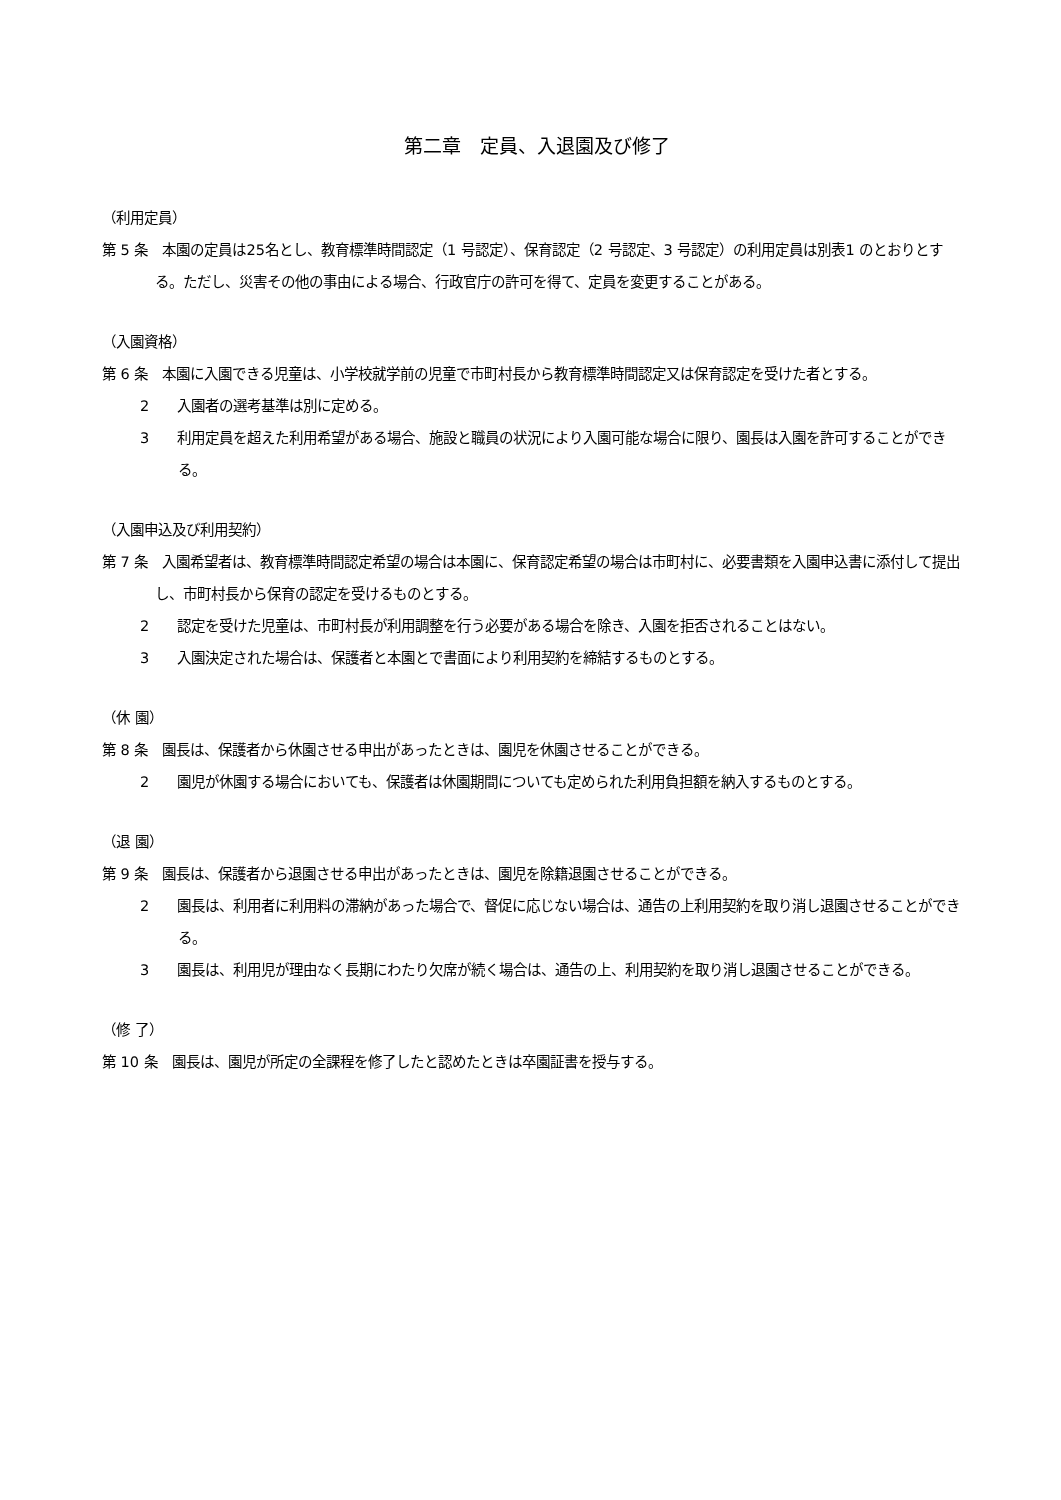第二章　定員、入退園及び修了
（利用定員）
第 5 条　本園の定員は25名とし、教育標準時間認定（1 号認定）、保育認定（2 号認定、3 号認定）の利用定員は別表1 のとおりとする。ただし、災害その他の事由による場合、行政官庁の許可を得て、定員を変更することがある。
（入園資格）
第 6 条　本園に入園できる児童は、小学校就学前の児童で市町村長から教育標準時間認定又は保育認定を受けた者とする。
2　　入園者の選考基準は別に定める。
3　　利用定員を超えた利用希望がある場合、施設と職員の状況により入園可能な場合に限り、園長は入園を許可することができる。
（入園申込及び利用契約）
第 7 条　入園希望者は、教育標準時間認定希望の場合は本園に、保育認定希望の場合は市町村に、必要書類を入園申込書に添付して提出し、市町村長から保育の認定を受けるものとする。
2　　認定を受けた児童は、市町村長が利用調整を行う必要がある場合を除き、入園を拒否されることはない。
3　　入園決定された場合は、保護者と本園とで書面により利用契約を締結するものとする。
（休 園）
第 8 条　園長は、保護者から休園させる申出があったときは、園児を休園させることができる。
2　　園児が休園する場合においても、保護者は休園期間についても定められた利用負担額を納入するものとする。
（退 園）
第 9 条　園長は、保護者から退園させる申出があったときは、園児を除籍退園させることができる。
2　　園長は、利用者に利用料の滞納があった場合で、督促に応じない場合は、通告の上利用契約を取り消し退園させることができる。
3　　園長は、利用児が理由なく長期にわたり欠席が続く場合は、通告の上、利用契約を取り消し退園させることができる。
（修 了）
第 10 条　園長は、園児が所定の全課程を修了したと認めたときは卒園証書を授与する。